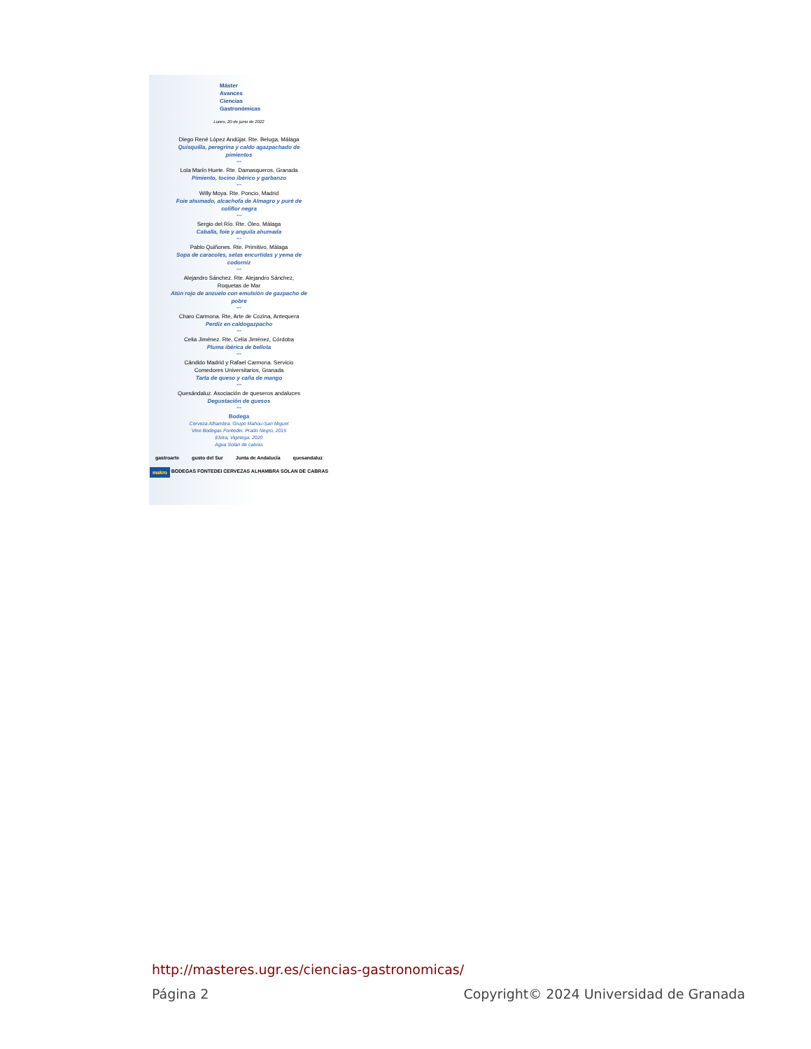Máster
Avances
Ciencias
Gastronómicas
Lunes, 20 de junio de 2022
Diego René López Andújar. Rte. Beluga, Málaga
Quisquilla, peregrina y caldo agazpachado de
pimientos
***
Lola Marín Huete. Rte. Damasqueros, Granada
Pimiento, tocino ibérico y garbanzo
***
Willy Moya. Rte. Poncio, Madrid
Foie ahumado, alcachofa de Almagro y puré de
coliflor negra
***
Sergio del Río. Rte. Óleo, Málaga
Caballa, foie y anguila ahumada
***
Pablo Quiñones. Rte. Primitivo, Málaga
Sopa de caracoles, setas encurtidas y yema de
codorniz
***
Alejandro Sánchez. Rte. Alejandro Sánchez,
Roquetas de Mar
Atún rojo de anzuelo con emulsión de gazpacho de
pobre
***
Charo Carmona. Rte, Arte de Cozina, Antequera
Perdiz en caldogazpacho
***
Celia Jiménez. Rte, Celia Jiménez, Córdoba
Pluma ibérica de bellota
***
Cándido Madrid y Rafael Carmona. Servicio
Comedores Universitarios, Granada
Tarta de queso y caña de mango
***
Quesándaluz. Asociación de queseros andaluces
Degustación de quesos
***
Bodega
Cerveza Alhambra. Grupo Mahou-San Miguel
Vino Bodegas Fontedei. Prado Negro, 2015
Elvira, Vigiriega. 2020
Agua Solan de cabras
gastroarte gusto del Sur Junta de Andalucía quesandaluz
makro BODEGAS FONTEDEI CERVEZAS ALHAMBRA SOLAN DE CABRAS
http://masteres.ugr.es/ciencias-gastronomicas/
Página 2 Copyright© 2024 Universidad de Granada